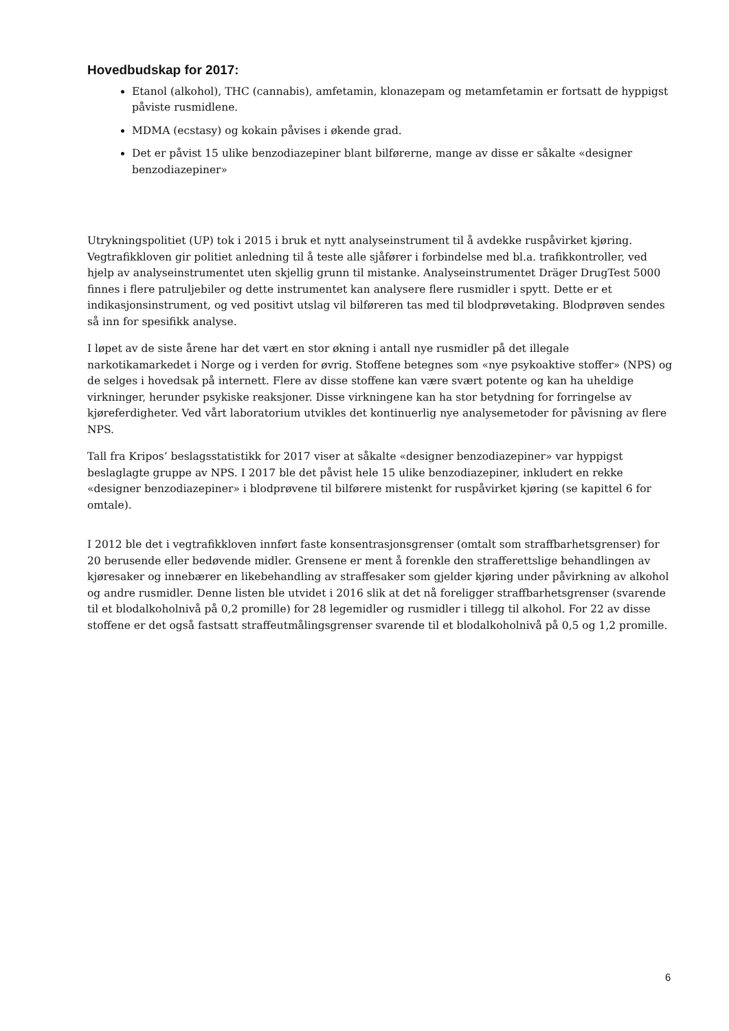Hovedbudskap for 2017:
Etanol (alkohol), THC (cannabis), amfetamin, klonazepam og metamfetamin er fortsatt de hyppigst påviste rusmidlene.
MDMA (ecstasy) og kokain påvises i økende grad.
Det er påvist 15 ulike benzodiazepiner blant bilførerne, mange av disse er såkalte «designer benzodiazepiner»
Utrykningspolitiet (UP) tok i 2015 i bruk et nytt analyseinstrument til å avdekke ruspåvirket kjøring. Vegtrafikkloven gir politiet anledning til å teste alle sjåfører i forbindelse med bl.a. trafikkontroller, ved hjelp av analyseinstrumentet uten skjellig grunn til mistanke. Analyseinstrumentet Dräger DrugTest 5000 finnes i flere patruljebiler og dette instrumentet kan analysere flere rusmidler i spytt. Dette er et indikasjonsinstrument, og ved positivt utslag vil bilføreren tas med til blodprøvetaking. Blodprøven sendes så inn for spesifikk analyse.
I løpet av de siste årene har det vært en stor økning i antall nye rusmidler på det illegale narkotikamarkedet i Norge og i verden for øvrig. Stoffene betegnes som «nye psykoaktive stoffer» (NPS) og de selges i hovedsak på internett. Flere av disse stoffene kan være svært potente og kan ha uheldige virkninger, herunder psykiske reaksjoner. Disse virkningene kan ha stor betydning for forringelse av kjøreferdigheter. Ved vårt laboratorium utvikles det kontinuerlig nye analysemetoder for påvisning av flere NPS.
Tall fra Kripos’ beslagsstatistikk for 2017 viser at såkalte «designer benzodiazepiner» var hyppigst beslaglagte gruppe av NPS. I 2017 ble det påvist hele 15 ulike benzodiazepiner, inkludert en rekke «designer benzodiazepiner» i blodprøvene til bilførere mistenkt for ruspåvirket kjøring (se kapittel 6 for omtale).
I 2012 ble det i vegtrafikkloven innført faste konsentrasjonsgrenser (omtalt som straffbarhetsgrenser) for 20 berusende eller bedøvende midler. Grensene er ment å forenkle den strafferettslige behandlingen av kjøresaker og innebærer en likebehandling av straffesaker som gjelder kjøring under påvirkning av alkohol og andre rusmidler. Denne listen ble utvidet i 2016 slik at det nå foreligger straffbarhetsgrenser (svarende til et blodalkoholnivå på 0,2 promille) for 28 legemidler og rusmidler i tillegg til alkohol. For 22 av disse stoffene er det også fastsatt straffeutmålingsgrenser svarende til et blodalkoholnivå på 0,5 og 1,2 promille.
6